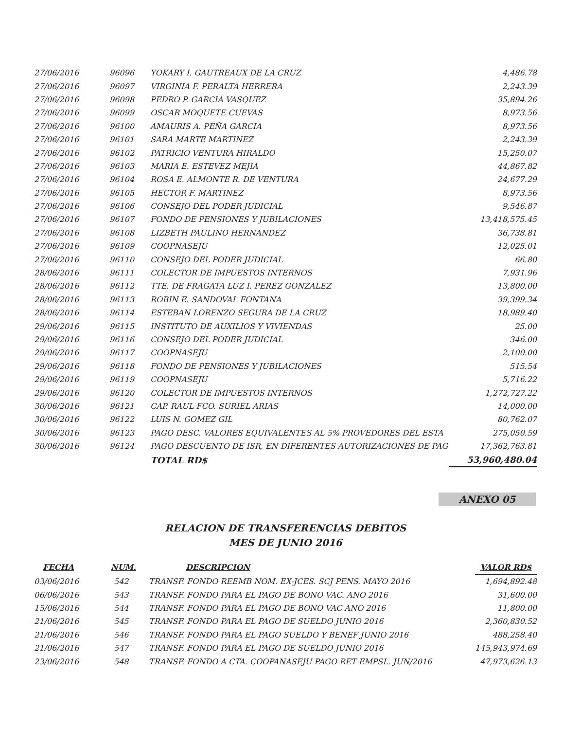| 27/06/2016 | 96096 | YOKARY I. GAUTREAUX DE LA CRUZ | 4,486.78 |
| 27/06/2016 | 96097 | VIRGINIA F. PERALTA HERRERA | 2,243.39 |
| 27/06/2016 | 96098 | PEDRO P. GARCIA VASQUEZ | 35,894.26 |
| 27/06/2016 | 96099 | OSCAR MOQUETE CUEVAS | 8,973.56 |
| 27/06/2016 | 96100 | AMAURIS A. PEÑA GARCIA | 8,973.56 |
| 27/06/2016 | 96101 | SARA MARTE MARTINEZ | 2,243.39 |
| 27/06/2016 | 96102 | PATRICIO VENTURA HIRALDO | 15,250.07 |
| 27/06/2016 | 96103 | MARIA E. ESTEVEZ MEJIA | 44,867.82 |
| 27/06/2016 | 96104 | ROSA E. ALMONTE R. DE VENTURA | 24,677.29 |
| 27/06/2016 | 96105 | HECTOR F. MARTINEZ | 8,973.56 |
| 27/06/2016 | 96106 | CONSEJO DEL PODER JUDICIAL | 9,546.87 |
| 27/06/2016 | 96107 | FONDO DE PENSIONES Y JUBILACIONES | 13,418,575.45 |
| 27/06/2016 | 96108 | LIZBETH PAULINO HERNANDEZ | 36,738.81 |
| 27/06/2016 | 96109 | COOPNASEJU | 12,025.01 |
| 27/06/2016 | 96110 | CONSEJO DEL PODER JUDICIAL | 66.80 |
| 28/06/2016 | 96111 | COLECTOR DE IMPUESTOS INTERNOS | 7,931.96 |
| 28/06/2016 | 96112 | TTE. DE FRAGATA LUZ I. PEREZ GONZALEZ | 13,800.00 |
| 28/06/2016 | 96113 | ROBIN E. SANDOVAL FONTANA | 39,399.34 |
| 28/06/2016 | 96114 | ESTEBAN LORENZO SEGURA DE LA CRUZ | 18,989.40 |
| 29/06/2016 | 96115 | INSTITUTO DE AUXILIOS Y VIVIENDAS | 25.00 |
| 29/06/2016 | 96116 | CONSEJO DEL PODER JUDICIAL | 346.00 |
| 29/06/2016 | 96117 | COOPNASEJU | 2,100.00 |
| 29/06/2016 | 96118 | FONDO DE PENSIONES Y JUBILACIONES | 515.54 |
| 29/06/2016 | 96119 | COOPNASEJU | 5,716.22 |
| 29/06/2016 | 96120 | COLECTOR DE IMPUESTOS INTERNOS | 1,272,727.22 |
| 30/06/2016 | 96121 | CAP. RAUL FCO. SURIEL ARIAS | 14,000.00 |
| 30/06/2016 | 96122 | LUIS N. GOMEZ GIL | 80,762.07 |
| 30/06/2016 | 96123 | PAGO DESC. VALORES EQUIVALENTES AL 5% PROVEDORES DEL ESTA | 275,050.59 |
| 30/06/2016 | 96124 | PAGO DESCUENTO DE ISR, EN DIFERENTES AUTORIZACIONES DE PAG | 17,362,763.81 |
| | | TOTAL RD$ | 53,960,480.04 |
ANEXO 05
RELACION DE TRANSFERENCIAS DEBITOS
MES DE JUNIO 2016
| FECHA | NUM. | DESCRIPCION | VALOR RD$ |
| --- | --- | --- | --- |
| 03/06/2016 | 542 | TRANSF. FONDO REEMB NOM. EX-JCES. SCJ PENS. MAYO 2016 | 1,694,892.48 |
| 06/06/2016 | 543 | TRANSF. FONDO PARA EL PAGO DE BONO VAC. ANO 2016 | 31,600.00 |
| 15/06/2016 | 544 | TRANSF. FONDO PARA EL PAGO DE BONO VAC ANO 2016 | 11,800.00 |
| 21/06/2016 | 545 | TRANSF. FONDO PARA EL PAGO DE SUELDO JUNIO 2016 | 2,360,830.52 |
| 21/06/2016 | 546 | TRANSF. FONDO PARA EL PAGO SUELDO Y BENEF JUNIO 2016 | 488,258.40 |
| 21/06/2016 | 547 | TRANSF. FONDO PARA EL PAGO DE SUELDO JUNIO 2016 | 145,943,974.69 |
| 23/06/2016 | 548 | TRANSF. FONDO A CTA. COOPANASEJU PAGO RET EMPSL. JUN/2016 | 47,973,626.13 |